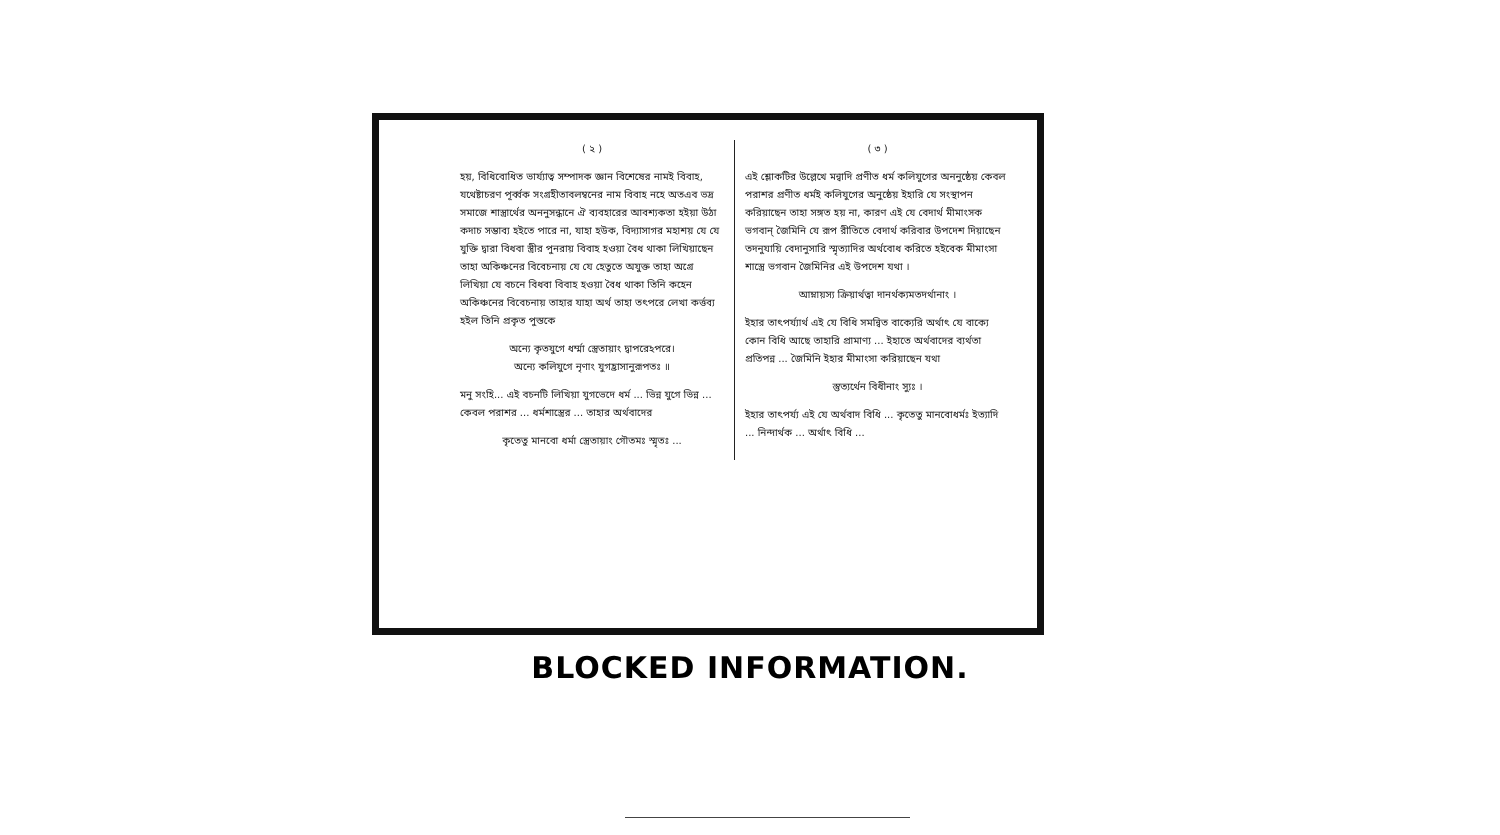( ২ )
হয়, বিধিবোধিত ভার্য্যাত্ব সম্পাদক জ্ঞান বিশেষের নামই বিবাহ, যথেষ্টাচরণ পূর্ব্বক সংগ্রহীতাবলম্বনের নাম বিবাহ নহে অতএব ভদ্র সমাজে শাস্ত্রার্থের অননুসন্ধানে ঐ ব্যবহারের আবশ্যকতা হইয়া উঠা কদাচ সম্ভাব্য হইতে পারে না, যাহা হউক, বিদ্যাসাগর মহাশয় যে যে যুক্তি দ্বারা বিধবা স্ত্রীর পুনরায় বিবাহ হওয়া বৈধ থাকা লিখিয়াছেন তাহা অকিঞ্চনের বিবেচনায় যে যে হেতুতে অযুক্ত তাহা অগ্রে লিখিয়া যে বচনে বিধবা বিবাহ হওয়া বৈধ থাকা তিনি কহেন অকিঞ্চনের বিবেচনায় তাহার যাহা অর্থ তাহা তৎপরে লেখা কর্ত্তব্য হইল তিনি প্রকৃত পুস্তকে
অন্যে কৃতযুগে ধর্ম্মা স্ত্রেতায়াং দ্বাপরেঽপরে।
অন্যে কলিযুগে নৃণাং যুগহ্রাসানুরূপতঃ ॥
মনু সংহি... এই বচনটি লিখিয়া যুগভেদে ধর্ম ... ভিন্ন যুগে ভিন্ন ... কেবল পরাশর ... ধর্মশাস্ত্রের ... তাহার অর্থবাদের
কৃতেতু মানবো ধর্মা স্ত্রেতায়াং গৌতমঃ স্মৃতঃ ...
( ৩ )
এই শ্লোকটির উল্লেখে মন্বাদি প্রণীত ধর্ম কলিযুগের অননুষ্ঠেয় কেবল পরাশর প্রণীত ধর্মই কলিযুগের অনুষ্ঠেয় ইহারি যে সংস্থাপন করিয়াছেন তাহা সঙ্গত হয় না, কারণ এই যে বেদার্থ মীমাংসক ভগবান্ জৈমিনি যে রূপ রীতিতে বেদার্থ করিবার উপদেশ দিয়াছেন তদনুযায়ি বেদানুসারি স্মৃত্যাদির অর্থবোধ করিতে হইবেক মীমাংসা শাস্ত্রে ভগবান জৈমিনির এই উপদেশ যথা ।
আম্নায়স্য ক্রিয়ার্থত্বা দানর্থক্যমতদর্থানাং ।
ইহার তাৎপর্য্যার্থ এই যে বিধি সমন্বিত বাক্যেরি অর্থাৎ যে বাক্যে কোন বিধি আছে তাহারি প্রামাণ্য ... ইহাতে অর্থবাদের ব্যর্থতা প্রতিপন্ন ... জৈমিনি ইহার মীমাংসা করিয়াছেন যথা
স্তুত্যর্থেন বিধীনাং স্যুঃ ।
ইহার তাৎপর্য্য এই যে অর্থবাদ বিধি ... কৃতেতু মানবোধর্মঃ ইত্যাদি ... নিন্দার্থক ... অর্থাৎ বিধি ...
BLOCKED INFORMATION.